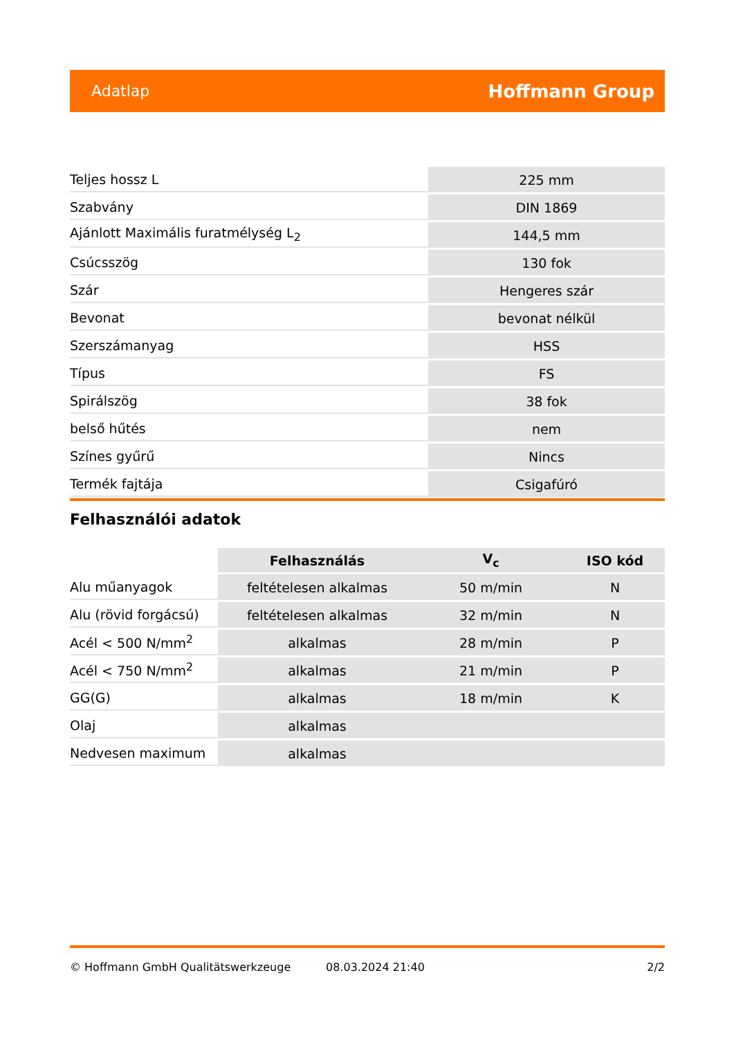Adatlap Hoffmann Group
| Teljes hossz L | 225 mm |
| Szabvány | DIN 1869 |
| Ajánlott Maximális furatmélység L<sub>2</sub> | 144,5 mm |
| Csúcsszög | 130 fok |
| Szár | Hengeres szár |
| Bevonat | bevonat nélkül |
| Szerszámanyag | HSS |
| Típus | FS |
| Spirálszög | 38 fok |
| belső hűtés | nem |
| Színes gyűrű | Nincs |
| Termék fajtája | Csigafúró |
Felhasználói adatok
| | Felhasználás | V<sub>c</sub> | ISO kód |
| --- | --- | --- | --- |
| Alu műanyagok | feltételesen alkalmas | 50 m/min | N |
| Alu (rövid forgácsú) | feltételesen alkalmas | 32 m/min | N |
| Acél < 500 N/mm<sup>2</sup> | alkalmas | 28 m/min | P |
| Acél < 750 N/mm<sup>2</sup> | alkalmas | 21 m/min | P |
| GG(G) | alkalmas | 18 m/min | K |
| Olaj | alkalmas | | |
| Nedvesen maximum | alkalmas | | |
© Hoffmann GmbH Qualitätswerkzeuge 08.03.2024 21:40 2/2